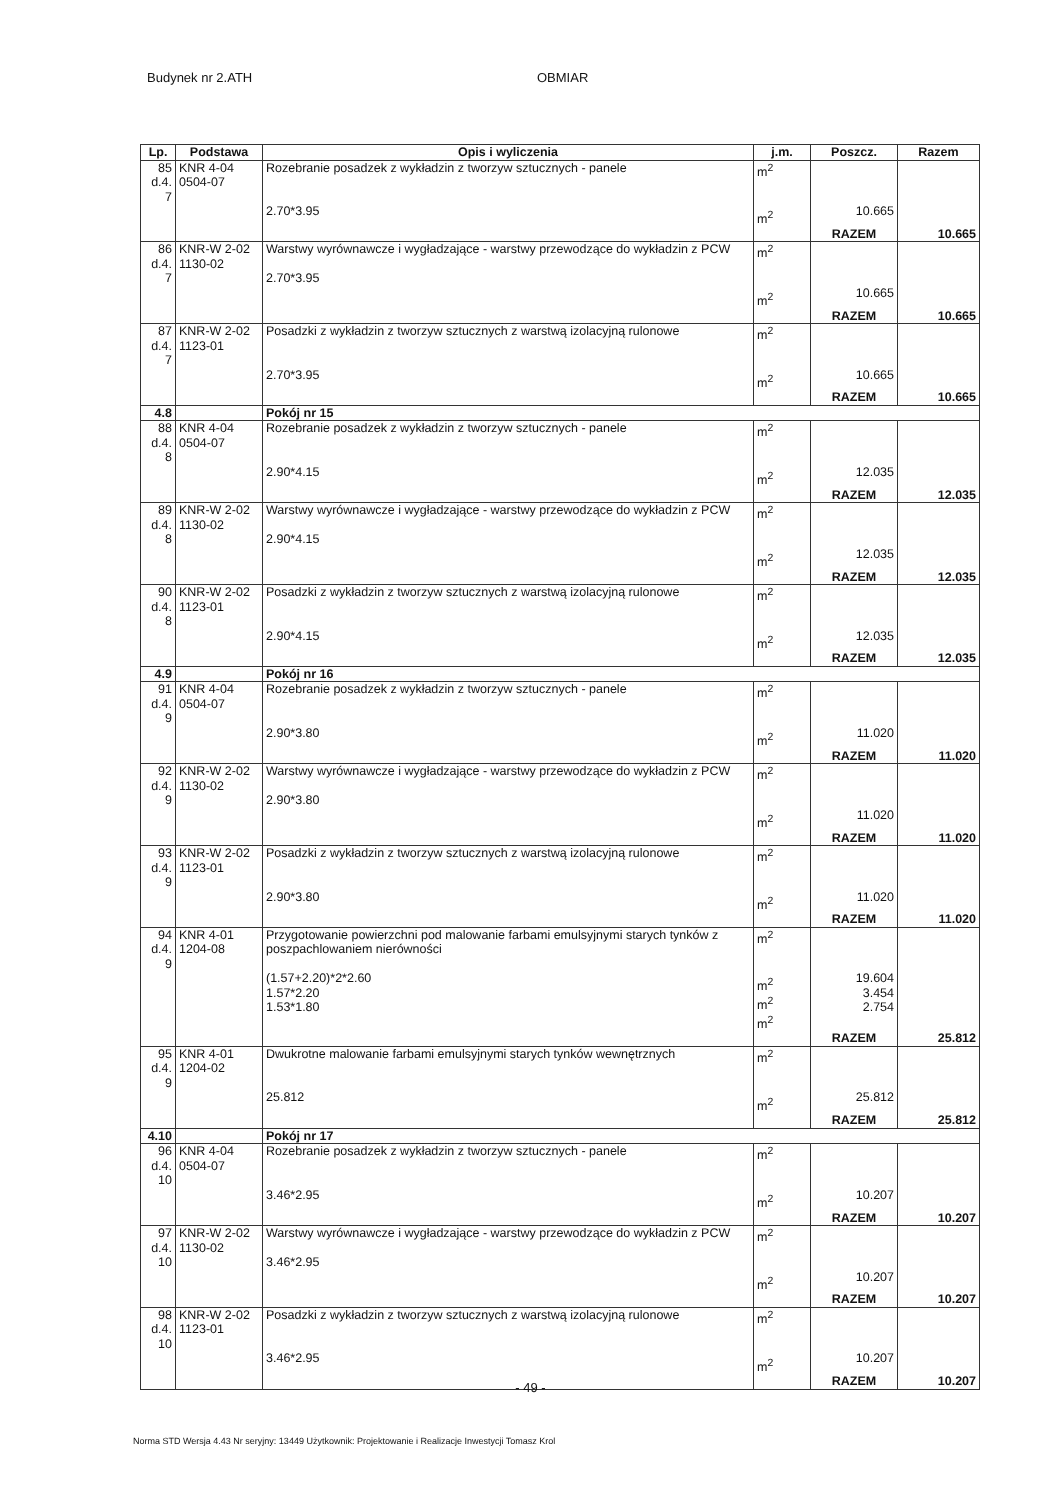Budynek nr 2.ATH OBMIAR
| Lp. | Podstawa | Opis i wyliczenia | j.m. | Poszcz. | Razem |
| --- | --- | --- | --- | --- | --- |
| 85 d.4. 7 | KNR 4-04 0504-07 | Rozebranie posadzek z wykładzin z tworzyw sztucznych - panele 2.70*3.95 | m<sup>2</sup> m<sup>2</sup> | 10.665 | |
| | | | | RAZEM | 10.665 |
| 86 d.4. 7 | KNR-W 2-02 1130-02 | Warstwy wyrównawcze i wygładzające - warstwy przewodzące do wykładzin z PCW 2.70*3.95 | m<sup>2</sup> m<sup>2</sup> | 10.665 | |
| | | | | RAZEM | 10.665 |
| 87 d.4. 7 | KNR-W 2-02 1123-01 | Posadzki z wykładzin z tworzyw sztucznych z warstwą izolacyjną rulonowe 2.70*3.95 | m<sup>2</sup> m<sup>2</sup> | 10.665 | |
| | | | | RAZEM | 10.665 |
| 4.8 | | Pokój nr 15 | | | |
| 88 d.4. 8 | KNR 4-04 0504-07 | Rozebranie posadzek z wykładzin z tworzyw sztucznych - panele 2.90*4.15 | m<sup>2</sup> m<sup>2</sup> | 12.035 | |
| | | | | RAZEM | 12.035 |
| 89 d.4. 8 | KNR-W 2-02 1130-02 | Warstwy wyrównawcze i wygładzające - warstwy przewodzące do wykładzin z PCW 2.90*4.15 | m<sup>2</sup> m<sup>2</sup> | 12.035 | |
| | | | | RAZEM | 12.035 |
| 90 d.4. 8 | KNR-W 2-02 1123-01 | Posadzki z wykładzin z tworzyw sztucznych z warstwą izolacyjną rulonowe 2.90*4.15 | m<sup>2</sup> m<sup>2</sup> | 12.035 | |
| | | | | RAZEM | 12.035 |
| 4.9 | | Pokój nr 16 | | | |
| 91 d.4. 9 | KNR 4-04 0504-07 | Rozebranie posadzek z wykładzin z tworzyw sztucznych - panele 2.90*3.80 | m<sup>2</sup> m<sup>2</sup> | 11.020 | |
| | | | | RAZEM | 11.020 |
| 92 d.4. 9 | KNR-W 2-02 1130-02 | Warstwy wyrównawcze i wygładzające - warstwy przewodzące do wykładzin z PCW 2.90*3.80 | m<sup>2</sup> m<sup>2</sup> | 11.020 | |
| | | | | RAZEM | 11.020 |
| 93 d.4. 9 | KNR-W 2-02 1123-01 | Posadzki z wykładzin z tworzyw sztucznych z warstwą izolacyjną rulonowe 2.90*3.80 | m<sup>2</sup> m<sup>2</sup> | 11.020 | |
| | | | | RAZEM | 11.020 |
| 94 d.4. 9 | KNR 4-01 1204-08 | Przygotowanie powierzchni pod malowanie farbami emulsyjnymi starych tynków z poszpachlowaniem nierówności (1.57+2.20)*2*2.60 1.57*2.20 1.53*1.80 | m<sup>2</sup> m<sup>2</sup> m<sup>2</sup> m<sup>2</sup> | 19.604 3.454 2.754 | |
| | | | | RAZEM | 25.812 |
| 95 d.4. 9 | KNR 4-01 1204-02 | Dwukrotne malowanie farbami emulsyjnymi starych tynków wewnętrznych 25.812 | m<sup>2</sup> m<sup>2</sup> | 25.812 | |
| | | | | RAZEM | 25.812 |
| 4.10 | | Pokój nr 17 | | | |
| 96 d.4. 10 | KNR 4-04 0504-07 | Rozebranie posadzek z wykładzin z tworzyw sztucznych - panele 3.46*2.95 | m<sup>2</sup> m<sup>2</sup> | 10.207 | |
| | | | | RAZEM | 10.207 |
| 97 d.4. 10 | KNR-W 2-02 1130-02 | Warstwy wyrównawcze i wygładzające - warstwy przewodzące do wykładzin z PCW 3.46*2.95 | m<sup>2</sup> m<sup>2</sup> | 10.207 | |
| | | | | RAZEM | 10.207 |
| 98 d.4. 10 | KNR-W 2-02 1123-01 | Posadzki z wykładzin z tworzyw sztucznych z warstwą izolacyjną rulonowe 3.46*2.95 | m<sup>2</sup> m<sup>2</sup> | 10.207 | |
| | | | | RAZEM | 10.207 |
- 49 -
Norma STD Wersja 4.43 Nr seryjny: 13449 Użytkownik: Projektowanie i Realizacje Inwestycji Tomasz Krol